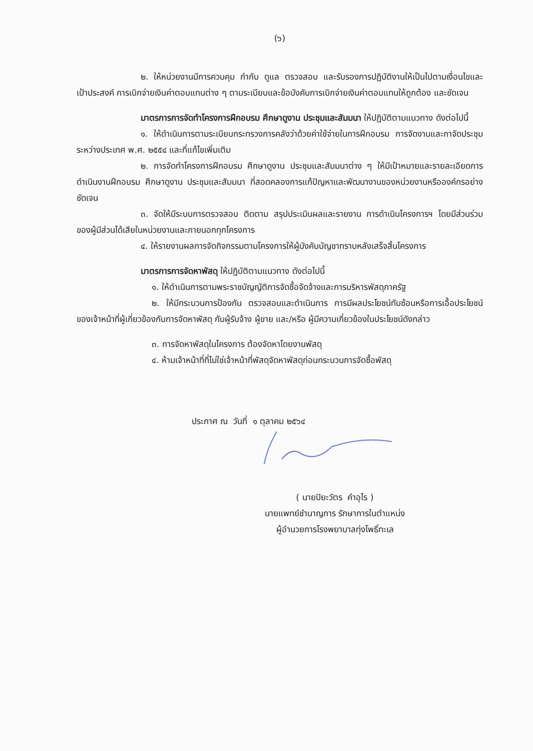(๖)
๒. ให้หน่วยงานมีการควบคุม กำกับ ดูแล ตรวจสอบ และรับรองการปฏิบัติงานให้เป็นไปตามเงื่อนไขและเป้าประสงค์ การเบิกจ่ายเงินค่าตอบแทนต่าง ๆ ตามระเบียบและข้อบังคับการเบิกจ่ายเงินค่าตอบแทนให้ถูกต้อง และชัดเจน
มาตรการการจัดทำโครงการฝึกอบรม ศึกษาดูงาน ประชุมและสัมมนา ให้ปฏิบัติตามแนวทาง ดังต่อไปนี้
๑. ให้ดำเนินการตามระเบียบกระทรวงการคลังว่าด้วยค่าใช้จ่ายในการฝึกอบรม การจัดงานและกาจัดประชุมระหว่างประเทศ พ.ศ. ๒๕๕๔ และที่แก้ไขเพิ่มเติม
๒. การจัดทำโครงการฝึกอบรม ศึกษาดูงาน ประชุมและสัมมนาต่าง ๆ ให้มีเป้าหมายและรายละเอียดการดำเนินงานฝึกอบรม ศึกษาดูงาน ประชุมและสัมมนา ที่สอดคลองการแก้ปัญหาและพัฒนางานของหน่วยงานหรือองค์กรอย่างชัดเจน
๓. จัดให้มีระบบการตรวจสอบ ติดตาม สรุปประเมินผลและรายงาน การดำเนินโครงการฯ โดยมีส่วนร่วมของผู้มีส่วนได้เสียในหน่วยงานและภายนอกทุกโครงการ
๔. ให้รายงานผลการจัดกิจกรรมตามโครงการให้ผู้บังคับบัญชาทราบหลังเสร็จสิ้นโครงการ
มาตรการการจัดหาพัสดุ ให้ปฏิบัติตามแนวทาง ดังต่อไปนี้
๑. ให้ดำเนินการตามพระราชบัญญัติการจัดซื้อจัดจ้างและการบริหารพัสดุภาครัฐ
๒. ให้มีกระบวนการป้องกัน ตรวจสอบและดำเนินการ การมีผลประโยชน์ทับซ้อนหรือการเอื้อประโยชน์ของเจ้าหน้าที่ผู้เกี่ยวข้องกับการจัดหาพัสดุ กับผู้รับจ้าง ผู้ขาย และ/หรือ ผู้มีความเกี่ยวข้องในประโยชน์ดังกล่าว
๓. การจัดหาพัสดุในโครงการ ต้องจัดหาโดยงานพัสดุ
๔. ห้ามเจ้าหน้าที่ที่ไม่ใช่เจ้าหน้าที่พัสดุจัดหาพัสดุก่อนกระบวนการจัดซื้อพัสดุ
ประกาศ ณ วันที่ ๑ ตุลาคม ๒๕๖๔
( นายปิยะวัตร คำอุไร )
นายแพทย์ชำนาญการ รักษาการในตำแหน่ง
ผู้อำนวยการโรงพยาบาลทุ่งโพธิ์ทะเล